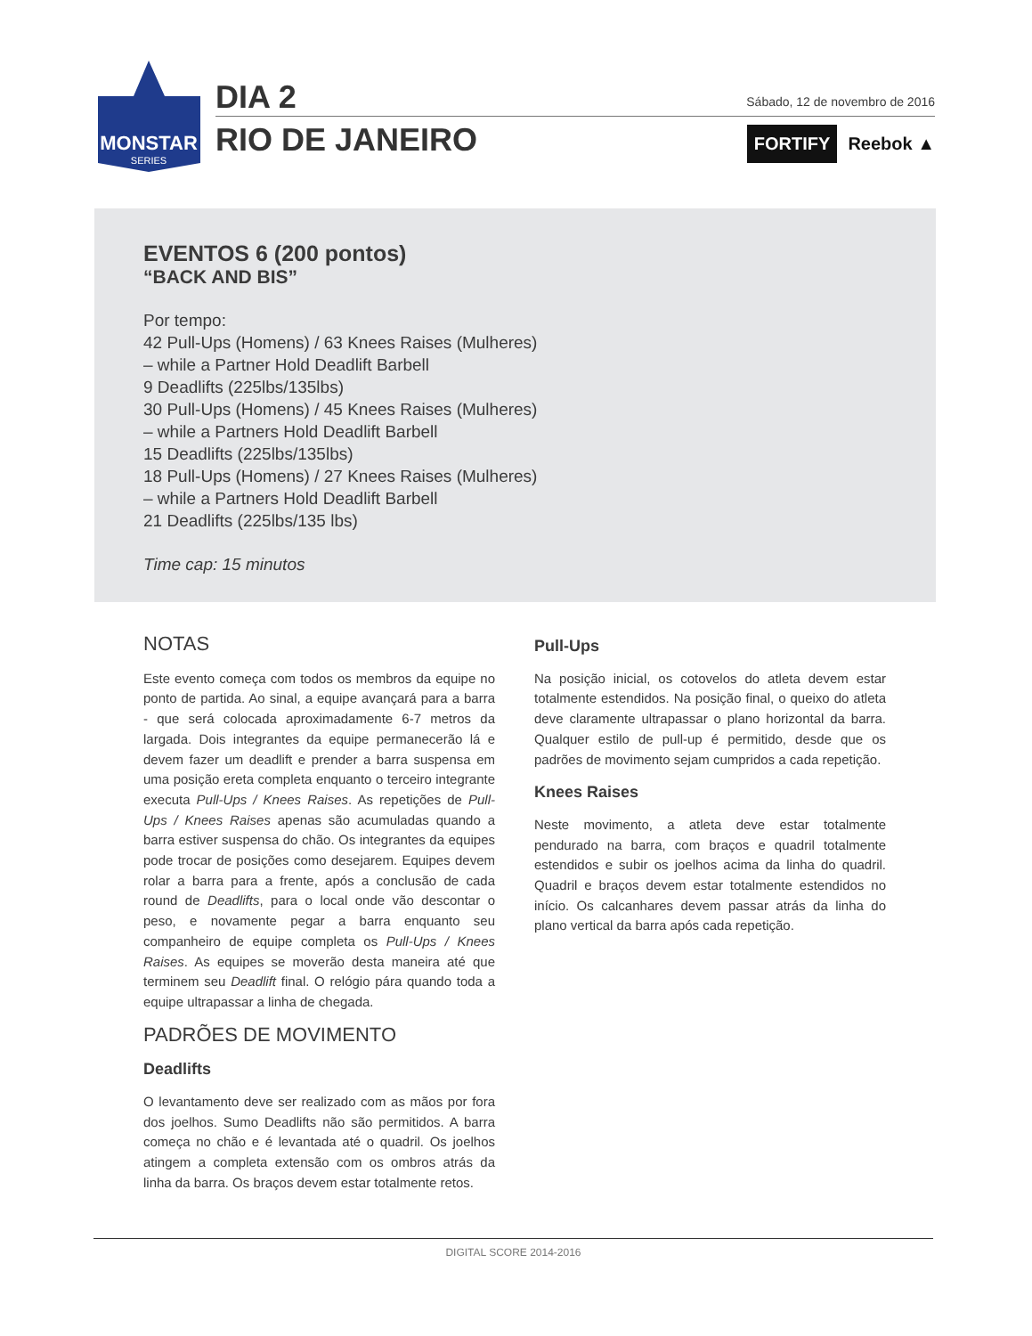MONSTAR
SERIES
DIA 2
RIO DE JANEIRO
Sábado, 12 de novembro de 2016
FORTIFY Reebok ▲
EVENTOS 6 (200 pontos)
“BACK AND BIS”
Por tempo:
42 Pull-Ups (Homens) / 63 Knees Raises (Mulheres)
– while a Partner Hold Deadlift Barbell
9 Deadlifts (225lbs/135lbs)
30 Pull-Ups (Homens) / 45 Knees Raises (Mulheres)
– while a Partners Hold Deadlift Barbell
15 Deadlifts (225lbs/135lbs)
18 Pull-Ups (Homens) / 27 Knees Raises (Mulheres)
– while a Partners Hold Deadlift Barbell
21 Deadlifts (225lbs/135 lbs)
Time cap: 15 minutos
NOTAS
Este evento começa com todos os membros da equipe no ponto de partida. Ao sinal, a equipe avançará para a barra - que será colocada aproximadamente 6-7 metros da largada. Dois integrantes da equipe permanecerão lá e devem fazer um deadlift e prender a barra suspensa em uma posição ereta completa enquanto o terceiro integrante executa Pull-Ups / Knees Raises. As repetições de Pull-Ups / Knees Raises apenas são acumuladas quando a barra estiver suspensa do chão. Os integrantes da equipes pode trocar de posições como desejarem. Equipes devem rolar a barra para a frente, após a conclusão de cada round de Deadlifts, para o local onde vão descontar o peso, e novamente pegar a barra enquanto seu companheiro de equipe completa os Pull-Ups / Knees Raises. As equipes se moverão desta maneira até que terminem seu Deadlift final. O relógio pára quando toda a equipe ultrapassar a linha de chegada.
PADRÕES DE MOVIMENTO
Deadlifts
O levantamento deve ser realizado com as mãos por fora dos joelhos. Sumo Deadlifts não são permitidos. A barra começa no chão e é levantada até o quadril. Os joelhos atingem a completa extensão com os ombros atrás da linha da barra. Os braços devem estar totalmente retos.
Pull-Ups
Na posição inicial, os cotovelos do atleta devem estar totalmente estendidos. Na posição final, o queixo do atleta deve claramente ultrapassar o plano horizontal da barra. Qualquer estilo de pull-up é permitido, desde que os padrões de movimento sejam cumpridos a cada repetição.
Knees Raises
Neste movimento, a atleta deve estar totalmente pendurado na barra, com braços e quadril totalmente estendidos e subir os joelhos acima da linha do quadril. Quadril e braços devem estar totalmente estendidos no início. Os calcanhares devem passar atrás da linha do plano vertical da barra após cada repetição.
DIGITAL SCORE 2014-2016